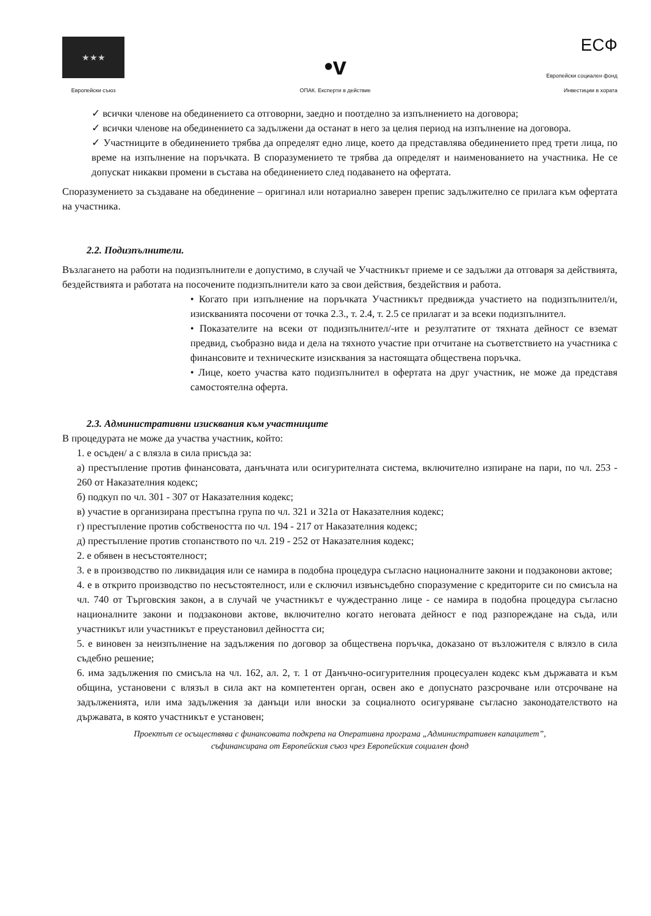★★★
Европейски съюз
•v
ОПАК. Експерти в действие
ЕСФ
Европейски социален фонд
Инвестиции в хората
✓ всички членове на обединението са отговорни, заедно и поотделно за изпълнението на договора;
✓ всички членове на обединението са задължени да останат в него за целия период на изпълнение на договора.
✓ Участниците в обединението трябва да определят едно лице, което да представлява обединението пред трети лица, по време на изпълнение на поръчката. В споразумението те трябва да определят и наименованието на участника. Не се допускат никакви промени в състава на обединението след подаването на офертата.
Споразумението за създаване на обединение – оригинал или нотариално заверен препис задължително се прилага към офертата на участника.
2.2. Подизпълнители.
Възлагането на работи на подизпълнители е допустимо, в случай че Участникът приеме и се задължи да отговаря за действията, бездействията и работата на посочените подизпълнители като за свои действия, бездействия и работа.
• Когато при изпълнение на поръчката Участникът предвижда участието на подизпълнител/и, изискванията посочени от точка 2.3., т. 2.4, т. 2.5 се прилагат и за всеки подизпълнител.
• Показателите на всеки от подизпълнител/-ите и резултатите от тяхната дейност се вземат предвид, съобразно вида и дела на тяхното участие при отчитане на съответствието на участника с финансовите и техническите изисквания за настоящата обществена поръчка.
• Лице, което участва като подизпълнител в офертата на друг участник, не може да представя самостоятелна оферта.
2.3. Административни изисквания към участниците
В процедурата не може да участва участник, който:
1. е осъден/ а с влязла в сила присъда за:
а) престъпление против финансовата, данъчната или осигурителната система, включително изпиране на пари, по чл. 253 - 260 от Наказателния кодекс;
б) подкуп по чл. 301 - 307 от Наказателния кодекс;
в) участие в организирана престъпна група по чл. 321 и 321а от Наказателния кодекс;
г) престъпление против собствеността по чл. 194 - 217 от Наказателния кодекс;
д) престъпление против стопанството по чл. 219 - 252 от Наказателния кодекс;
2. е обявен в несъстоятелност;
3. е в производство по ликвидация или се намира в подобна процедура съгласно националните закони и подзаконови актове;
4. е в открито производство по несъстоятелност, или е сключил извънсъдебно споразумение с кредиторите си по смисъла на чл. 740 от Търговския закон, а в случай че участникът е чуждестранно лице - се намира в подобна процедура съгласно националните закони и подзаконови актове, включително когато неговата дейност е под разпореждане на съда, или участникът или участникът е преустановил дейността си;
5. е виновен за неизпълнение на задължения по договор за обществена поръчка, доказано от възложителя с влязло в сила съдебно решение;
6. има задължения по смисъла на чл. 162, ал. 2, т. 1 от Данъчно-осигурителния процесуален кодекс към държавата и към община, установени с влязъл в сила акт на компетентен орган, освен ако е допуснато разсрочване или отсрочване на задълженията, или има задължения за данъци или вноски за социалното осигуряване съгласно законодателството на държавата, в която участникът е установен;
Проектът се осъществява с финансовата подкрепа на Оперативна програма „Административен капацитет”,
съфинансирана от Европейския съюз чрез Европейския социален фонд